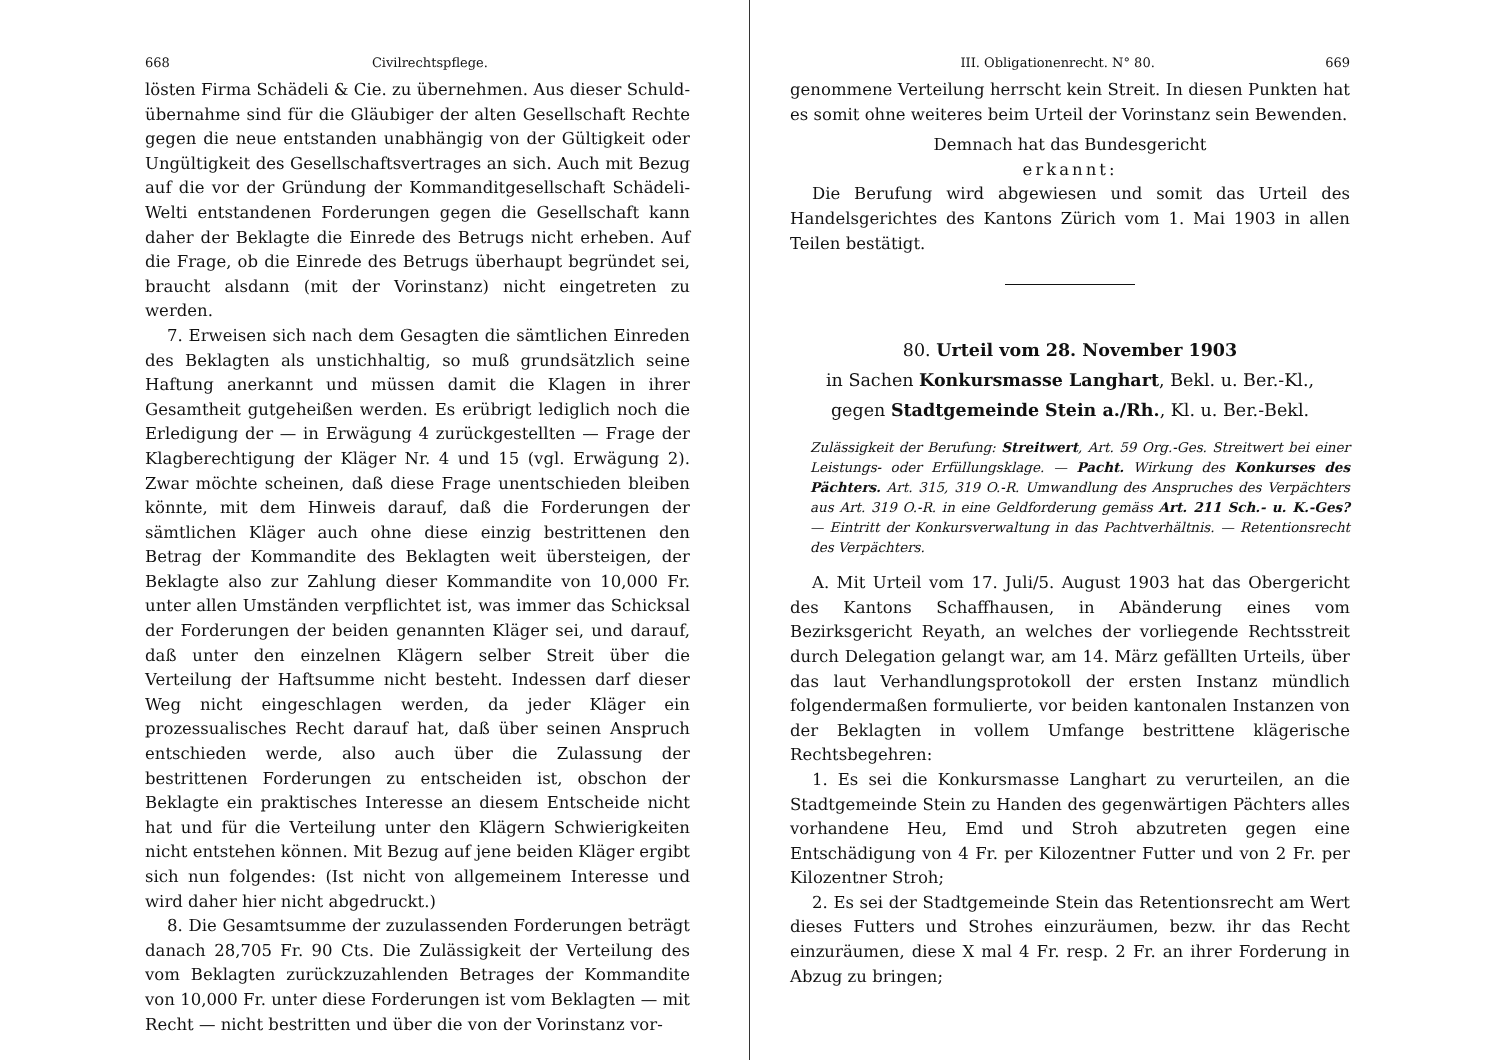668 Civilrechtspflege.
lösten Firma Schädeli & Cie. zu übernehmen. Aus dieser Schuld-übernahme sind für die Gläubiger der alten Gesellschaft Rechte gegen die neue entstanden unabhängig von der Gültigkeit oder Ungültigkeit des Gesellschaftsvertrages an sich. Auch mit Bezug auf die vor der Gründung der Kommanditgesellschaft Schädeli-Welti entstandenen Forderungen gegen die Gesellschaft kann daher der Beklagte die Einrede des Betrugs nicht erheben. Auf die Frage, ob die Einrede des Betrugs überhaupt begründet sei, braucht alsdann (mit der Vorinstanz) nicht eingetreten zu werden.
7. Erweisen sich nach dem Gesagten die sämtlichen Einreden des Beklagten als unstichhaltig, so muß grundsätzlich seine Haftung anerkannt und müssen damit die Klagen in ihrer Gesamtheit gutgeheißen werden. Es erübrigt lediglich noch die Erledigung der — in Erwägung 4 zurückgestellten — Frage der Klagberechtigung der Kläger Nr. 4 und 15 (vgl. Erwägung 2). Zwar möchte scheinen, daß diese Frage unentschieden bleiben könnte, mit dem Hinweis darauf, daß die Forderungen der sämtlichen Kläger auch ohne diese einzig bestrittenen den Betrag der Kommandite des Beklagten weit übersteigen, der Beklagte also zur Zahlung dieser Kommandite von 10,000 Fr. unter allen Umständen verpflichtet ist, was immer das Schicksal der Forderungen der beiden genannten Kläger sei, und darauf, daß unter den einzelnen Klägern selber Streit über die Verteilung der Haftsumme nicht besteht. Indessen darf dieser Weg nicht eingeschlagen werden, da jeder Kläger ein prozessualisches Recht darauf hat, daß über seinen Anspruch entschieden werde, also auch über die Zulassung der bestrittenen Forderungen zu entscheiden ist, obschon der Beklagte ein praktisches Interesse an diesem Entscheide nicht hat und für die Verteilung unter den Klägern Schwierigkeiten nicht entstehen können. Mit Bezug auf jene beiden Kläger ergibt sich nun folgendes: (Ist nicht von allgemeinem Interesse und wird daher hier nicht abgedruckt.)
8. Die Gesamtsumme der zuzulassenden Forderungen beträgt danach 28,705 Fr. 90 Cts. Die Zulässigkeit der Verteilung des vom Beklagten zurückzuzahlenden Betrages der Kommandite von 10,000 Fr. unter diese Forderungen ist vom Beklagten — mit Recht — nicht bestritten und über die von der Vorinstanz vor-
III. Obligationenrecht. N° 80. 669
genommene Verteilung herrscht kein Streit. In diesen Punkten hat es somit ohne weiteres beim Urteil der Vorinstanz sein Bewenden.
Demnach hat das Bundesgericht
erkannt:
Die Berufung wird abgewiesen und somit das Urteil des Handelsgerichtes des Kantons Zürich vom 1. Mai 1903 in allen Teilen bestätigt.
80. Urteil vom 28. November 1903
in Sachen Konkursmasse Langhart, Bekl. u. Ber.-Kl.,
gegen Stadtgemeinde Stein a./Rh., Kl. u. Ber.-Bekl.
Zulässigkeit der Berufung: Streitwert, Art. 59 Org.-Ges. Streitwert bei einer Leistungs- oder Erfüllungsklage. — Pacht. Wirkung des Konkurses des Pächters. Art. 315, 319 O.-R. Umwandlung des Anspruches des Verpächters aus Art. 319 O.-R. in eine Geldforderung gemäss Art. 211 Sch.- u. K.-Ges? — Eintritt der Konkursverwaltung in das Pachtverhältnis. — Retentionsrecht des Verpächters.
A. Mit Urteil vom 17. Juli/5. August 1903 hat das Obergericht des Kantons Schaffhausen, in Abänderung eines vom Bezirksgericht Reyath, an welches der vorliegende Rechtsstreit durch Delegation gelangt war, am 14. März gefällten Urteils, über das laut Verhandlungsprotokoll der ersten Instanz mündlich folgendermaßen formulierte, vor beiden kantonalen Instanzen von der Beklagten in vollem Umfange bestrittene klägerische Rechtsbegehren:
1. Es sei die Konkursmasse Langhart zu verurteilen, an die Stadtgemeinde Stein zu Handen des gegenwärtigen Pächters alles vorhandene Heu, Emd und Stroh abzutreten gegen eine Entschädigung von 4 Fr. per Kilozentner Futter und von 2 Fr. per Kilozentner Stroh;
2. Es sei der Stadtgemeinde Stein das Retentionsrecht am Wert dieses Futters und Strohes einzuräumen, bezw. ihr das Recht einzuräumen, diese X mal 4 Fr. resp. 2 Fr. an ihrer Forderung in Abzug zu bringen;